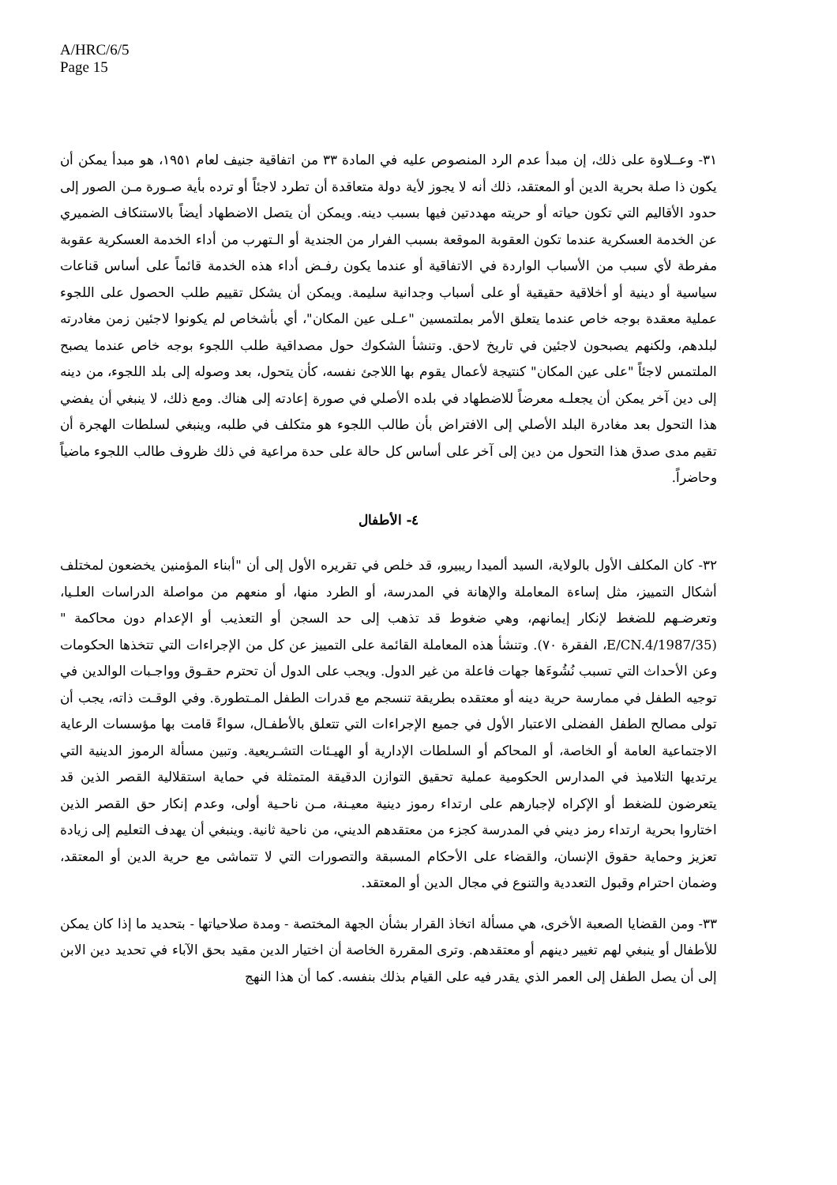A/HRC/6/5
Page 15
٣١- وعــلاوة على ذلك، إن مبدأ عدم الرد المنصوص عليه في المادة ٣٣ من اتفاقية جنيف لعام ١٩٥١، هو مبدأ يمكن أن يكون ذا صلة بحرية الدين أو المعتقد، ذلك أنه لا يجوز لأية دولة متعاقدة أن تطرد لاجئاً أو ترده بأية صـورة مـن الصور إلى حدود الأقاليم التي تكون حياته أو حريته مهددتين فيها بسبب دينه. ويمكن أن يتصل الاضطهاد أيضاً بالاستنكاف الضميري عن الخدمة العسكرية عندما تكون العقوبة الموقعة بسبب الفرار من الجندية أو الـتهرب من أداء الخدمة العسكرية عقوبة مفرطة لأي سبب من الأسباب الواردة في الاتفاقية أو عندما يكون رفـض أداء هذه الخدمة قائماً على أساس قناعات سياسية أو دينية أو أخلاقية حقيقية أو على أسباب وجدانية سليمة. ويمكن أن يشكل تقييم طلب الحصول على اللجوء عملية معقدة بوجه خاص عندما يتعلق الأمر بملتمسين "عـلى عين المكان"، أي بأشخاص لم يكونوا لاجئين زمن مغادرته لبلدهم، ولكنهم يصبحون لاجئين في تاريخ لاحق. وتنشأ الشكوك حول مصداقية طلب اللجوء بوجه خاص عندما يصبح الملتمس لاجئاً "على عين المكان" كنتيجة لأعمال يقوم بها اللاجئ نفسه، كأن يتحول، بعد وصوله إلى بلد اللجوء، من دينه إلى دين آخر يمكن أن يجعلـه معرضاً للاضطهاد في بلده الأصلي في صورة إعادته إلى هناك. ومع ذلك، لا ينبغي أن يفضي هذا التحول بعد مغادرة البلد الأصلي إلى الافتراض بأن طالب اللجوء هو متكلف في طلبه، وينبغي لسلطات الهجرة أن تقيم مدى صدق هذا التحول من دين إلى آخر على أساس كل حالة على حدة مراعية في ذلك ظروف طالب اللجوء ماضياً وحاضراً.
٤- الأطفال
٣٢- كان المكلف الأول بالولاية، السيد ألميدا ريبيرو، قد خلص في تقريره الأول إلى أن "أبناء المؤمنين يخضعون لمختلف أشكال التمييز، مثل إساءة المعاملة والإهانة في المدرسة، أو الطرد منها، أو منعهم من مواصلة الدراسات العلـيا، وتعرضـهم للضغط لإنكار إيمانهم، وهي ضغوط قد تذهب إلى حد السجن أو التعذيب أو الإعدام دون محاكمة "(E/CN.4/1987/35، الفقرة ٧٠). وتنشأ هذه المعاملة القائمة على التمييز عن كل من الإجراءات التي تتخذها الحكومات وعن الأحداث التي تسبب نُشُوءَها جهات فاعلة من غير الدول. ويجب على الدول أن تحترم حقـوق وواجـبات الوالدين في توجيه الطفل في ممارسة حرية دينه أو معتقده بطريقة تنسجم مع قدرات الطفل المـتطورة. وفي الوقـت ذاته، يجب أن تولى مصالح الطفل الفضلى الاعتبار الأول في جميع الإجراءات التي تتعلق بالأطفـال، سواءً قامت بها مؤسسات الرعاية الاجتماعية العامة أو الخاصة، أو المحاكم أو السلطات الإدارية أو الهيـئات التشـريعية. وتبين مسألة الرموز الدينية التي يرتديها التلاميذ في المدارس الحكومية عملية تحقيق التوازن الدقيقة المتمثلة في حماية استقلالية القصر الذين قد يتعرضون للضغط أو الإكراه لإجبارهم على ارتداء رموز دينية معيـنة، مـن ناحـية أولى، وعدم إنكار حق القصر الذين اختاروا بحرية ارتداء رمز ديني في المدرسة كجزء من معتقدهم الديني، من ناحية ثانية. وينبغي أن يهدف التعليم إلى زيادة تعزيز وحماية حقوق الإنسان، والقضاء على الأحكام المسبقة والتصورات التي لا تتماشى مع حرية الدين أو المعتقد، وضمان احترام وقبول التعددية والتنوع في مجال الدين أو المعتقد.
٣٣- ومن القضايا الصعبة الأخرى، هي مسألة اتخاذ القرار بشأن الجهة المختصة - ومدة صلاحياتها - بتحديد ما إذا كان يمكن للأطفال أو ينبغي لهم تغيير دينهم أو معتقدهم. وترى المقررة الخاصة أن اختيار الدين مقيد بحق الآباء في تحديد دين الابن إلى أن يصل الطفل إلى العمر الذي يقدر فيه على القيام بذلك بنفسه. كما أن هذا النهج